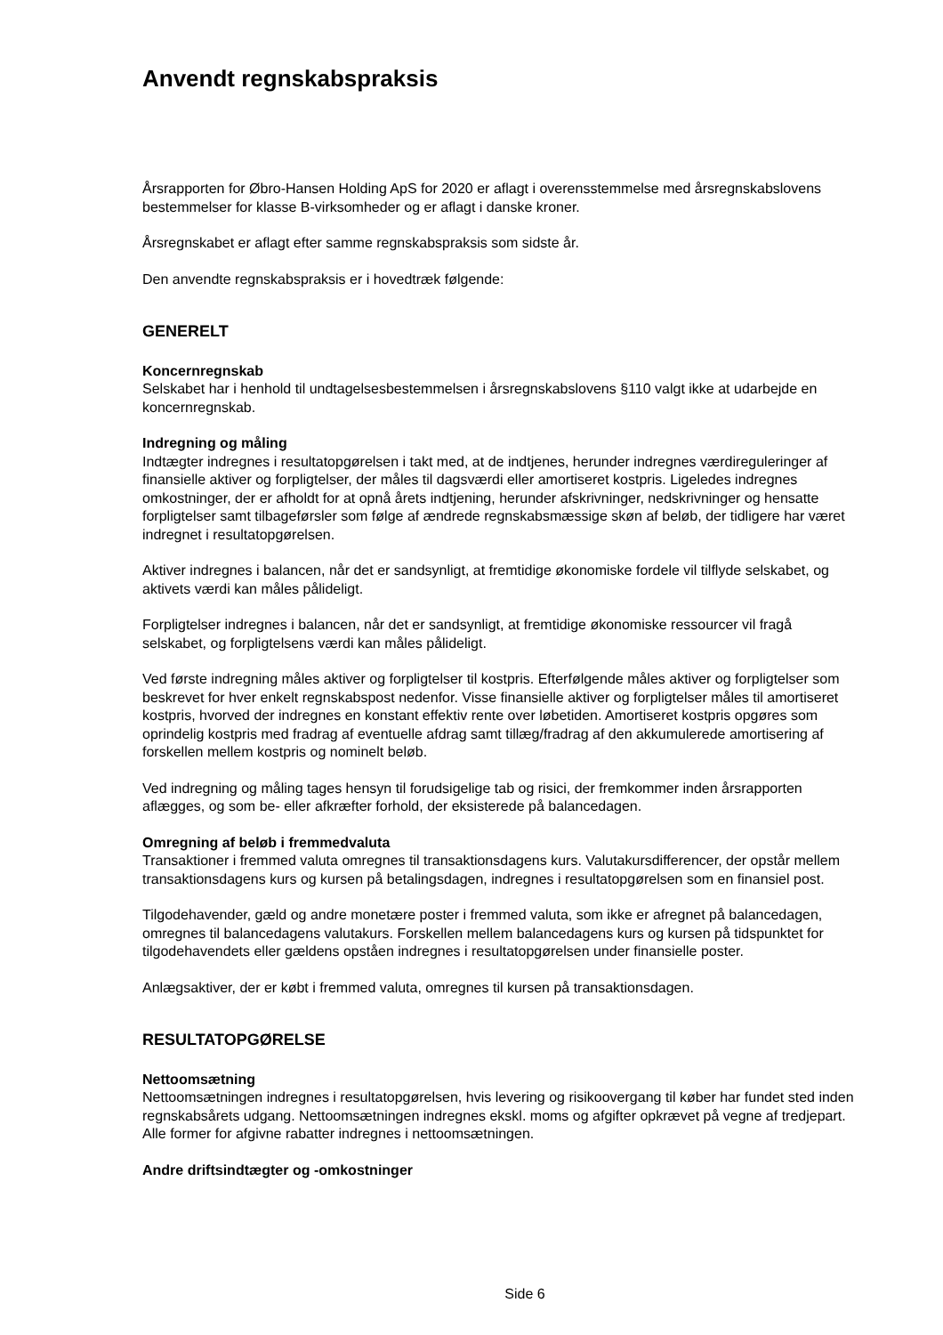Anvendt regnskabspraksis
Årsrapporten for Øbro-Hansen Holding ApS for 2020 er aflagt i overensstemmelse med årsregnskabslovens bestemmelser for klasse B-virksomheder og er aflagt i danske kroner.
Årsregnskabet er aflagt efter samme regnskabspraksis som sidste år.
Den anvendte regnskabspraksis er i hovedtræk følgende:
GENERELT
Koncernregnskab
Selskabet har i henhold til undtagelsesbestemmelsen i årsregnskabslovens §110 valgt ikke at udarbejde en koncernregnskab.
Indregning og måling
Indtægter indregnes i resultatopgørelsen i takt med, at de indtjenes, herunder indregnes værdireguleringer af finansielle aktiver og forpligtelser, der måles til dagsværdi eller amortiseret kostpris. Ligeledes indregnes omkostninger, der er afholdt for at opnå årets indtjening, herunder afskrivninger, nedskrivninger og hensatte forpligtelser samt tilbageførsler som følge af ændrede regnskabsmæssige skøn af beløb, der tidligere har været indregnet i resultatopgørelsen.
Aktiver indregnes i balancen, når det er sandsynligt, at fremtidige økonomiske fordele vil tilflyde selskabet, og aktivets værdi kan måles pålideligt.
Forpligtelser indregnes i balancen, når det er sandsynligt, at fremtidige økonomiske ressourcer vil fragå selskabet, og forpligtelsens værdi kan måles pålideligt.
Ved første indregning måles aktiver og forpligtelser til kostpris. Efterfølgende måles aktiver og forpligtelser som beskrevet for hver enkelt regnskabspost nedenfor. Visse finansielle aktiver og forpligtelser måles til amortiseret kostpris, hvorved der indregnes en konstant effektiv rente over løbetiden. Amortiseret kostpris opgøres som oprindelig kostpris med fradrag af eventuelle afdrag samt tillæg/fradrag af den akkumulerede amortisering af forskellen mellem kostpris og nominelt beløb.
Ved indregning og måling tages hensyn til forudsigelige tab og risici, der fremkommer inden årsrapporten aflægges, og som be- eller afkræfter forhold, der eksisterede på balancedagen.
Omregning af beløb i fremmedvaluta
Transaktioner i fremmed valuta omregnes til transaktionsdagens kurs. Valutakursdifferencer, der opstår mellem transaktionsdagens kurs og kursen på betalingsdagen, indregnes i resultatopgørelsen som en finansiel post.
Tilgodehavender, gæld og andre monetære poster i fremmed valuta, som ikke er afregnet på balancedagen, omregnes til balancedagens valutakurs. Forskellen mellem balancedagens kurs og kursen på tidspunktet for tilgodehavendets eller gældens opståen indregnes i resultatopgørelsen under finansielle poster.
Anlægsaktiver, der er købt i fremmed valuta, omregnes til kursen på transaktionsdagen.
RESULTATOPGØRELSE
Nettoomsætning
Nettoomsætningen indregnes i resultatopgørelsen, hvis levering og risikoovergang til køber har fundet sted inden regnskabsårets udgang. Nettoomsætningen indregnes ekskl. moms og afgifter opkrævet på vegne af tredjepart. Alle former for afgivne rabatter indregnes i nettoomsætningen.
Andre driftsindtægter og -omkostninger
Side 6